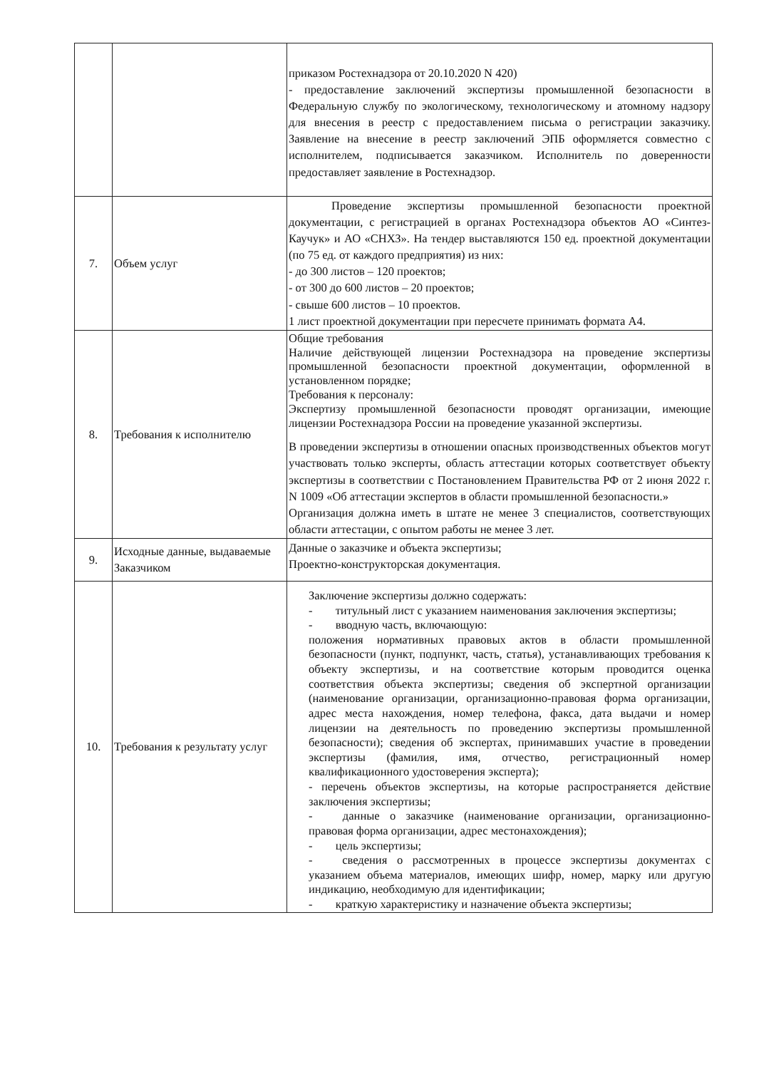| | | приказом Ростехнадзора от 20.10.2020 N 420) - предоставление заключений экспертизы промышленной безопасности в Федеральную службу по экологическому, технологическому и атомному надзору для внесения в реестр с предоставлением письма о регистрации заказчику. Заявление на внесение в реестр заключений ЭПБ оформляется совместно с исполнителем, подписывается заказчиком. Исполнитель по доверенности предоставляет заявление в Ростехнадзор. |
| 7. | Объем услуг | Проведение экспертизы промышленной безопасности проектной документации, с регистрацией в органах Ростехнадзора объектов АО «Синтез-Каучук» и АО «СНХЗ». На тендер выставляются 150 ед. проектной документации (по 75 ед. от каждого предприятия) из них: - до 300 листов – 120 проектов; - от 300 до 600 листов – 20 проектов; - свыше 600 листов – 10 проектов. 1 лист проектной документации при пересчете принимать формата А4. |
| 8. | Требования к исполнителю | Общие требования Наличие действующей лицензии Ростехнадзора на проведение экспертизы промышленной безопасности проектной документации, оформленной в установленном порядке; Требования к персоналу: Экспертизу промышленной безопасности проводят организации, имеющие лицензии Ростехнадзора России на проведение указанной экспертизы. В проведении экспертизы в отношении опасных производственных объектов могут участвовать только эксперты, область аттестации которых соответствует объекту экспертизы в соответствии с Постановлением Правительства РФ от 2 июня 2022 г. N 1009 «Об аттестации экспертов в области промышленной безопасности.» Организация должна иметь в штате не менее 3 специалистов, соответствующих области аттестации, с опытом работы не менее 3 лет. |
| 9. | Исходные данные, выдаваемые Заказчиком | Данные о заказчике и объекта экспертизы; Проектно-конструкторская документация. |
| 10. | Требования к результату услуг | Заключение экспертизы должно содержать: - титульный лист с указанием наименования заключения экспертизы; - вводную часть, включающую: положения нормативных правовых актов в области промышленной безопасности (пункт, подпункт, часть, статья), устанавливающих требования к объекту экспертизы, и на соответствие которым проводится оценка соответствия объекта экспертизы; сведения об экспертной организации (наименование организации, организационно-правовая форма организации, адрес места нахождения, номер телефона, факса, дата выдачи и номер лицензии на деятельность по проведению экспертизы промышленной безопасности); сведения об экспертах, принимавших участие в проведении экспертизы (фамилия, имя, отчество, регистрационный номер квалификационного удостоверения эксперта); - перечень объектов экспертизы, на которые распространяется действие заключения экспертизы; - данные о заказчике (наименование организации, организационно-правовая форма организации, адрес местонахождения); - цель экспертизы; - сведения о рассмотренных в процессе экспертизы документах с указанием объема материалов, имеющих шифр, номер, марку или другую индикацию, необходимую для идентификации; - краткую характеристику и назначение объекта экспертизы; |